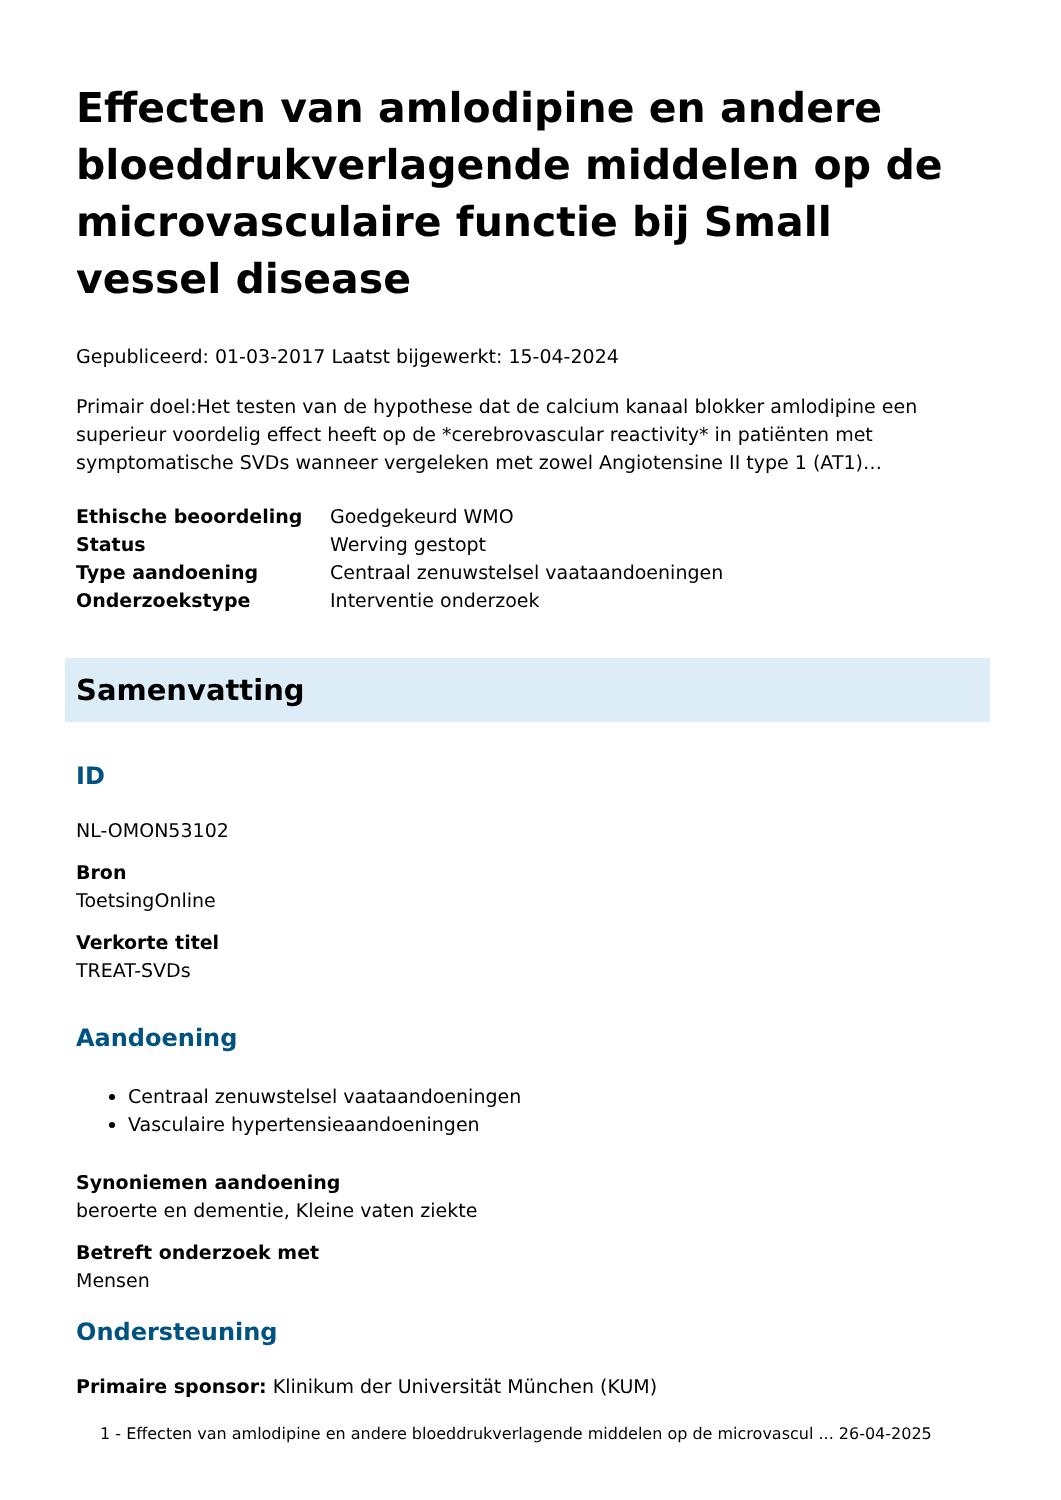Effecten van amlodipine en andere bloeddrukverlagende middelen op de microvasculaire functie bij Small vessel disease
Gepubliceerd: 01-03-2017 Laatst bijgewerkt: 15-04-2024
Primair doel:Het testen van de hypothese dat de calcium kanaal blokker amlodipine een superieur voordelig effect heeft op de *cerebrovascular reactivity* in patiënten met symptomatische SVDs wanneer vergeleken met zowel Angiotensine II type 1 (AT1)…
| Ethische beoordeling | Goedgekeurd WMO |
| Status | Werving gestopt |
| Type aandoening | Centraal zenuwstelsel vaataandoeningen |
| Onderzoekstype | Interventie onderzoek |
Samenvatting
ID
NL-OMON53102
Bron
ToetsingOnline
Verkorte titel
TREAT-SVDs
Aandoening
Centraal zenuwstelsel vaataandoeningen
Vasculaire hypertensieaandoeningen
Synoniemen aandoening
beroerte en dementie, Kleine vaten ziekte
Betreft onderzoek met
Mensen
Ondersteuning
Primaire sponsor: Klinikum der Universität München (KUM)
1 - Effecten van amlodipine en andere bloeddrukverlagende middelen op de microvascul ... 26-04-2025